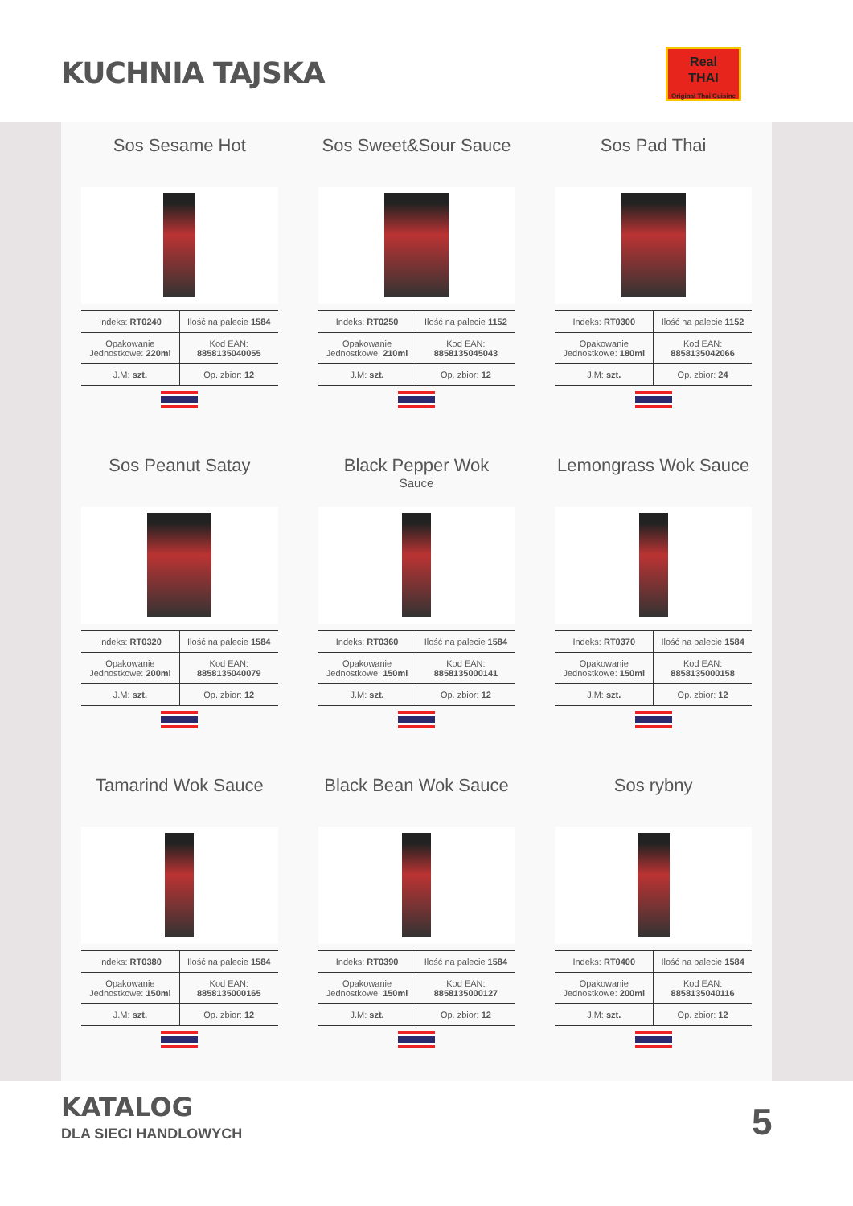KUCHNIA TAJSKA
Real
THAI
Original Thai Cuisine
Sos Sesame Hot
| Indeks: RT0240 | Ilość na palecie 1584 |
| Opakowanie Jednostkowe: 220ml | Kod EAN: 8858135040055 |
| J.M: szt. | Op. zbior: 12 |
Sos Sweet&Sour Sauce
| Indeks: RT0250 | Ilość na palecie 1152 |
| Opakowanie Jednostkowe: 210ml | Kod EAN: 8858135045043 |
| J.M: szt. | Op. zbior: 12 |
Sos Pad Thai
| Indeks: RT0300 | Ilość na palecie 1152 |
| Opakowanie Jednostkowe: 180ml | Kod EAN: 8858135042066 |
| J.M: szt. | Op. zbior: 24 |
Sos Peanut Satay
| Indeks: RT0320 | Ilość na palecie 1584 |
| Opakowanie Jednostkowe: 200ml | Kod EAN: 8858135040079 |
| J.M: szt. | Op. zbior: 12 |
Black Pepper Wok
Sauce
| Indeks: RT0360 | Ilość na palecie 1584 |
| Opakowanie Jednostkowe: 150ml | Kod EAN: 8858135000141 |
| J.M: szt. | Op. zbior: 12 |
Lemongrass Wok Sauce
| Indeks: RT0370 | Ilość na palecie 1584 |
| Opakowanie Jednostkowe: 150ml | Kod EAN: 8858135000158 |
| J.M: szt. | Op. zbior: 12 |
Tamarind Wok Sauce
| Indeks: RT0380 | Ilość na palecie 1584 |
| Opakowanie Jednostkowe: 150ml | Kod EAN: 8858135000165 |
| J.M: szt. | Op. zbior: 12 |
Black Bean Wok Sauce
| Indeks: RT0390 | Ilość na palecie 1584 |
| Opakowanie Jednostkowe: 150ml | Kod EAN: 8858135000127 |
| J.M: szt. | Op. zbior: 12 |
Sos rybny
| Indeks: RT0400 | Ilość na palecie 1584 |
| Opakowanie Jednostkowe: 200ml | Kod EAN: 8858135040116 |
| J.M: szt. | Op. zbior: 12 |
KATALOG
DLA SIECI HANDLOWYCH 5